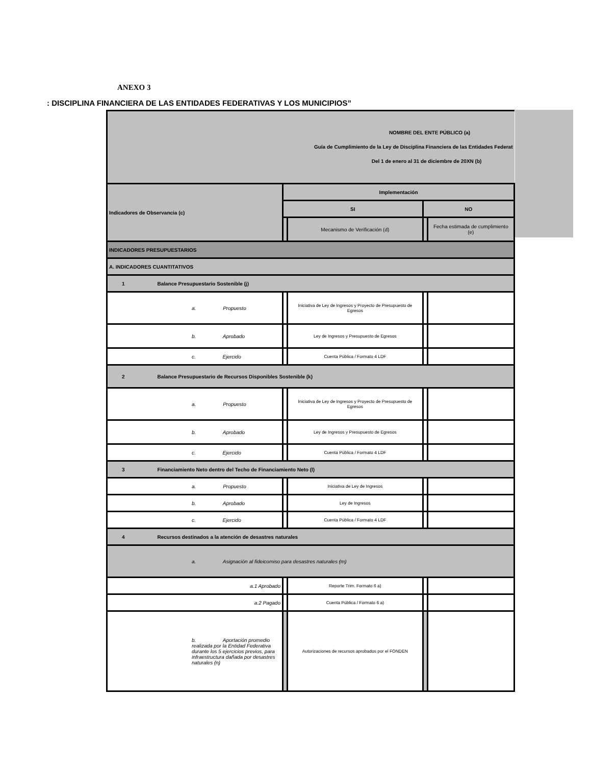ANEXO 3
: DISCIPLINA FINANCIERA DE LAS ENTIDADES FEDERATIVAS Y LOS MUNICIPIOS”
| NOMBRE DEL ENTE PÚBLICO (a) Guía de Cumplimiento de la Ley de Disciplina Financiera de las Entidades Federat Del 1 de enero al 31 de diciembre de 20XN (b) | | | | |
| Indicadores de Observancia (c) | Implementación | | | |
| | SI | | NO | |
| | | Mecanismo de Verificación (d) | | Fecha estimada de cumplimiento (e) |
| INDICADORES PRESUPUESTARIOS | | | | |
| A. INDICADORES CUANTITATIVOS | | | | |
| 1 Balance Presupuestario Sostenible (j) | | | | |
| a. Propuesto | | Iniciativa de Ley de Ingresos y Proyecto de Presupuesto de Egresos | | |
| b. Aprobado | | Ley de Ingresos y Presupuesto de Egresos | | |
| c. Ejercido | | Cuenta Pública / Formato 4 LDF | | |
| 2 Balance Presupuestario de Recursos Disponibles Sostenible (k) | | | | |
| a. Propuesto | | Iniciativa de Ley de Ingresos y Proyecto de Presupuesto de Egresos | | |
| b. Aprobado | | Ley de Ingresos y Presupuesto de Egresos | | |
| c. Ejercido | | Cuenta Pública / Formato 4 LDF | | |
| 3 Financiamiento Neto dentro del Techo de Financiamiento Neto (l) | | | | |
| a. Propuesto | | Iniciativa de Ley de Ingresos | | |
| b. Aprobado | | Ley de Ingresos | | |
| c. Ejercido | | Cuenta Pública / Formato 4 LDF | | |
| 4 Recursos destinados a la atención de desastres naturales | | | | |
| a. Asignación al fideicomiso para desastres naturales (m) | | | | |
| a.1 Aprobado | | Reporte Trim. Formato 6 a) | | |
| a.2 Pagado | | Cuenta Pública / Formato 6 a) | | |
| b. Aportación promedio realizada por la Entidad Federativa durante los 5 ejercicios previos, para infraestructura dañada por desastres naturales (n) | | Autorizaciones de recursos aprobados por el FONDEN | | |